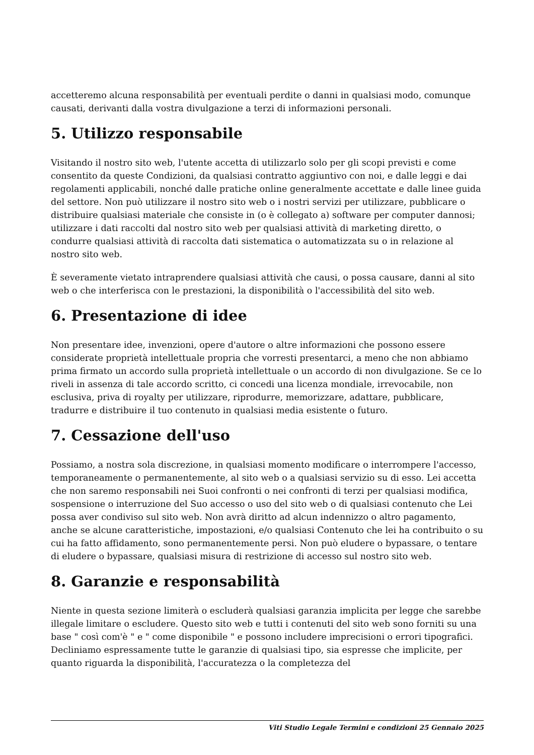accetteremo alcuna responsabilità per eventuali perdite o danni in qualsiasi modo, comunque causati, derivanti dalla vostra divulgazione a terzi di informazioni personali.
5. Utilizzo responsabile
Visitando il nostro sito web, l'utente accetta di utilizzarlo solo per gli scopi previsti e come consentito da queste Condizioni, da qualsiasi contratto aggiuntivo con noi, e dalle leggi e dai regolamenti applicabili, nonché dalle pratiche online generalmente accettate e dalle linee guida del settore. Non può utilizzare il nostro sito web o i nostri servizi per utilizzare, pubblicare o distribuire qualsiasi materiale che consiste in (o è collegato a) software per computer dannosi; utilizzare i dati raccolti dal nostro sito web per qualsiasi attività di marketing diretto, o condurre qualsiasi attività di raccolta dati sistematica o automatizzata su o in relazione al nostro sito web.
È severamente vietato intraprendere qualsiasi attività che causi, o possa causare, danni al sito web o che interferisca con le prestazioni, la disponibilità o l'accessibilità del sito web.
6. Presentazione di idee
Non presentare idee, invenzioni, opere d'autore o altre informazioni che possono essere considerate proprietà intellettuale propria che vorresti presentarci, a meno che non abbiamo prima firmato un accordo sulla proprietà intellettuale o un accordo di non divulgazione. Se ce lo riveli in assenza di tale accordo scritto, ci concedi una licenza mondiale, irrevocabile, non esclusiva, priva di royalty per utilizzare, riprodurre, memorizzare, adattare, pubblicare, tradurre e distribuire il tuo contenuto in qualsiasi media esistente o futuro.
7. Cessazione dell'uso
Possiamo, a nostra sola discrezione, in qualsiasi momento modificare o interrompere l'accesso, temporaneamente o permanentemente, al sito web o a qualsiasi servizio su di esso. Lei accetta che non saremo responsabili nei Suoi confronti o nei confronti di terzi per qualsiasi modifica, sospensione o interruzione del Suo accesso o uso del sito web o di qualsiasi contenuto che Lei possa aver condiviso sul sito web. Non avrà diritto ad alcun indennizzo o altro pagamento, anche se alcune caratteristiche, impostazioni, e/o qualsiasi Contenuto che lei ha contribuito o su cui ha fatto affidamento, sono permanentemente persi. Non può eludere o bypassare, o tentare di eludere o bypassare, qualsiasi misura di restrizione di accesso sul nostro sito web.
8. Garanzie e responsabilità
Niente in questa sezione limiterà o escluderà qualsiasi garanzia implicita per legge che sarebbe illegale limitare o escludere. Questo sito web e tutti i contenuti del sito web sono forniti su una base " così com'è " e " come disponibile " e possono includere imprecisioni o errori tipografici. Decliniamo espressamente tutte le garanzie di qualsiasi tipo, sia espresse che implicite, per quanto riguarda la disponibilità, l'accuratezza o la completezza del
Viti Studio Legale Termini e condizioni 25 Gennaio 2025